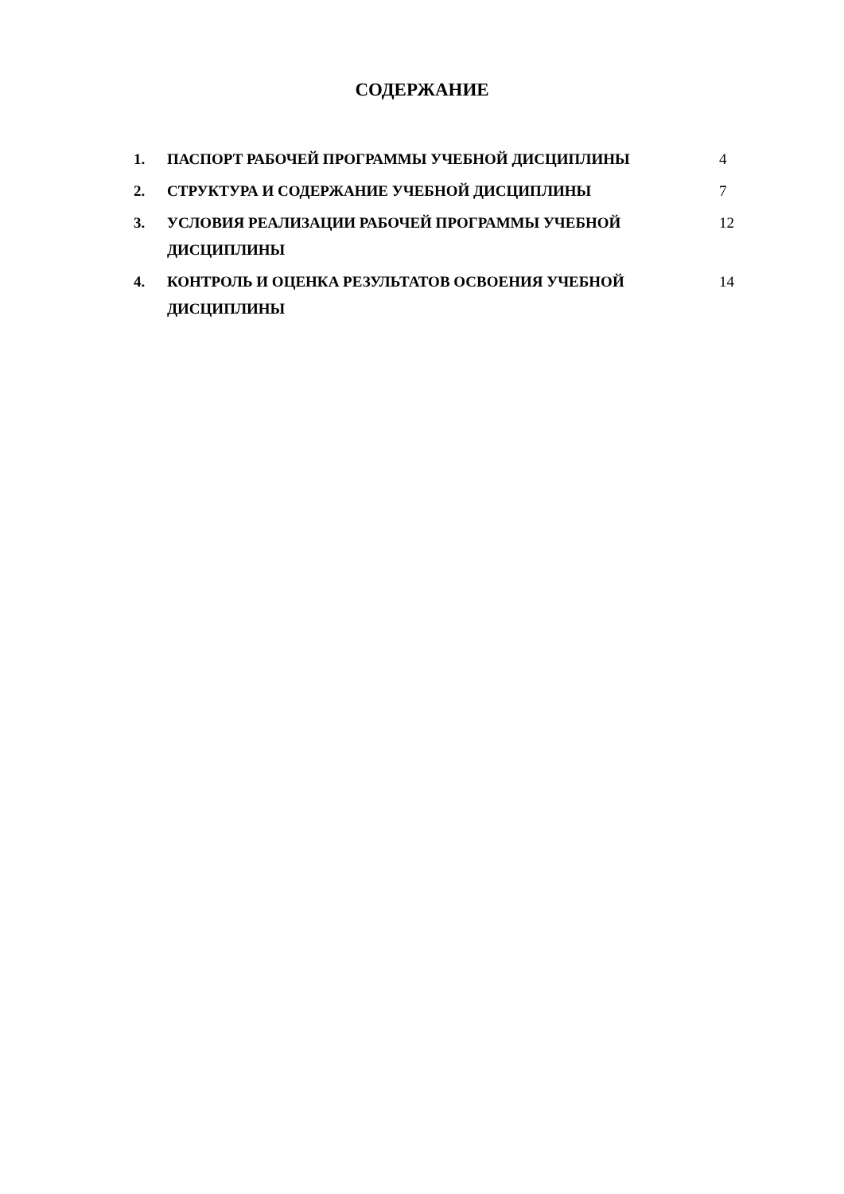СОДЕРЖАНИЕ
| 1. | ПАСПОРТ РАБОЧЕЙ ПРОГРАММЫ УЧЕБНОЙ ДИСЦИПЛИНЫ | 4 |
| 2. | СТРУКТУРА И СОДЕРЖАНИЕ УЧЕБНОЙ ДИСЦИПЛИНЫ | 7 |
| 3. | УСЛОВИЯ РЕАЛИЗАЦИИ РАБОЧЕЙ ПРОГРАММЫ УЧЕБНОЙ ДИСЦИПЛИНЫ | 12 |
| 4. | КОНТРОЛЬ И ОЦЕНКА РЕЗУЛЬТАТОВ ОСВОЕНИЯ УЧЕБНОЙ ДИСЦИПЛИНЫ | 14 |